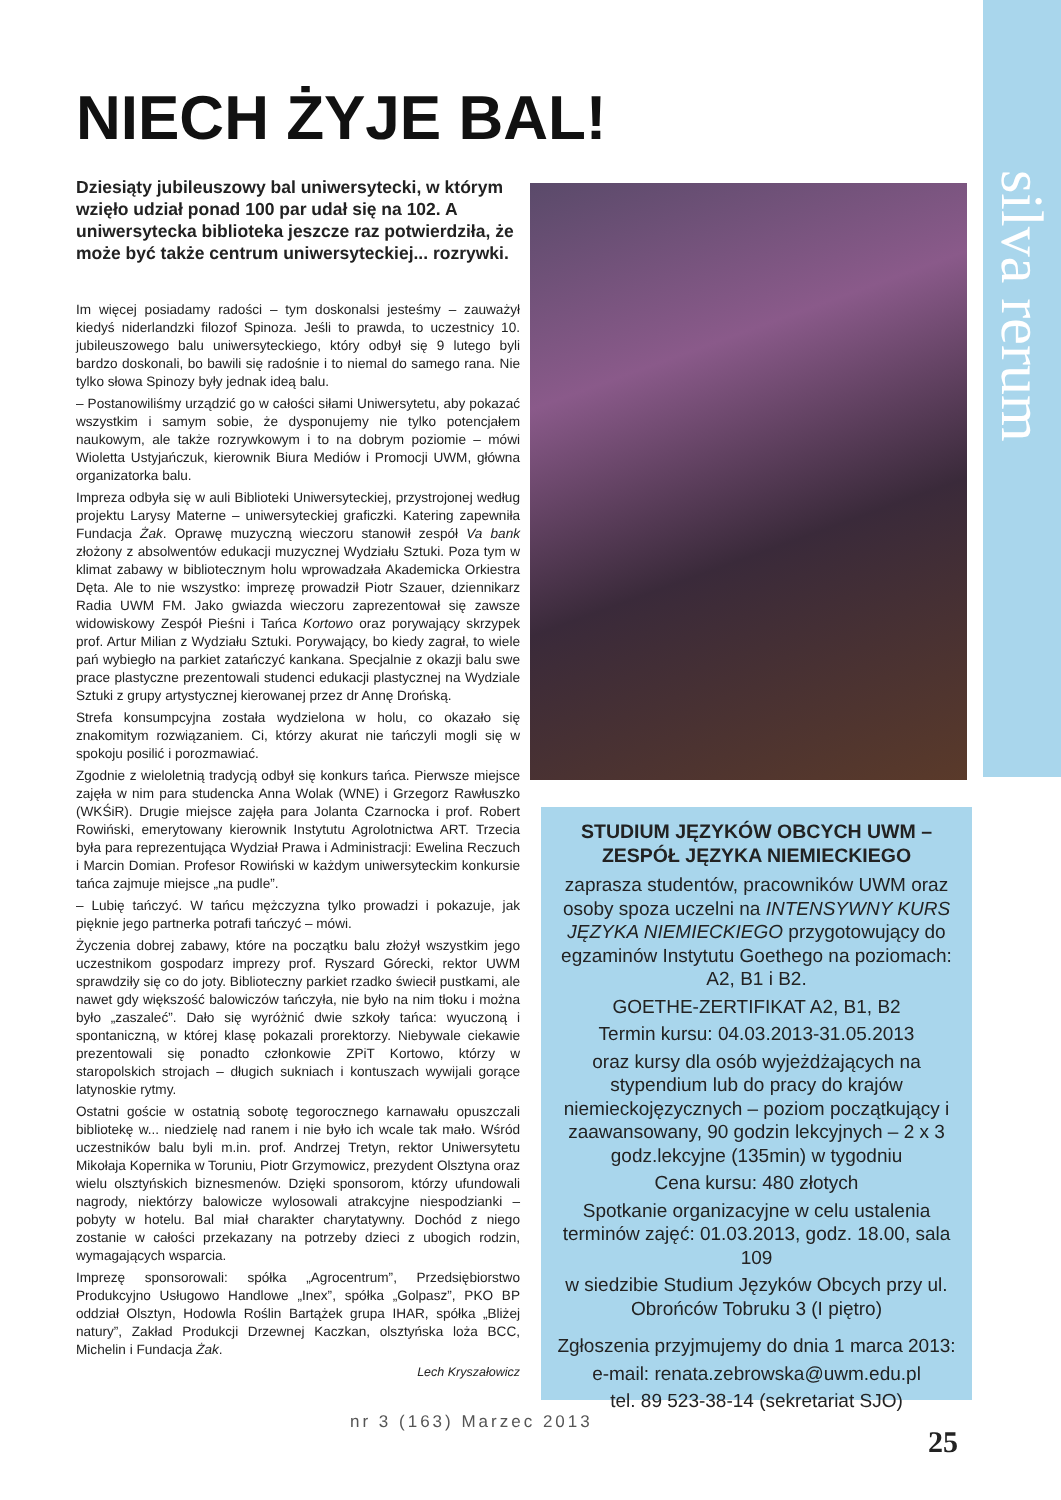silva rerum
NIECH ŻYJE BAL!
Dziesiąty jubileuszowy bal uniwersytecki, w którym wzięło udział ponad 100 par udał się na 102. A uniwersytecka biblioteka jeszcze raz potwierdziła, że może być także centrum uniwersyteckiej... rozrywki.
Im więcej posiadamy radości – tym doskonalsi jesteśmy – zauważył kiedyś niderlandzki filozof Spinoza. Jeśli to prawda, to uczestnicy 10. jubileuszowego balu uniwersyteckiego, który odbył się 9 lutego byli bardzo doskonali, bo bawili się radośnie i to niemal do samego rana. Nie tylko słowa Spinozy były jednak ideą balu.
– Postanowiliśmy urządzić go w całości siłami Uniwersytetu, aby pokazać wszystkim i samym sobie, że dysponujemy nie tylko potencjałem naukowym, ale także rozrywkowym i to na dobrym poziomie – mówi Wioletta Ustyjańczuk, kierownik Biura Mediów i Promocji UWM, główna organizatorka balu.
Impreza odbyła się w auli Biblioteki Uniwersyteckiej, przystrojonej według projektu Larysy Materne – uniwersyteckiej graficzki. Katering zapewniła Fundacja Żak. Oprawę muzyczną wieczoru stanowił zespół Va bank złożony z absolwentów edukacji muzycznej Wydziału Sztuki. Poza tym w klimat zabawy w bibliotecznym holu wprowadzała Akademicka Orkiestra Dęta. Ale to nie wszystko: imprezę prowadził Piotr Szauer, dziennikarz Radia UWM FM. Jako gwiazda wieczoru zaprezentował się zawsze widowiskowy Zespół Pieśni i Tańca Kortowo oraz porywający skrzypek prof. Artur Milian z Wydziału Sztuki. Porywający, bo kiedy zagrał, to wiele pań wybiegło na parkiet zatańczyć kankana. Specjalnie z okazji balu swe prace plastyczne prezentowali studenci edukacji plastycznej na Wydziale Sztuki z grupy artystycznej kierowanej przez dr Annę Drońską.
Strefa konsumpcyjna została wydzielona w holu, co okazało się znakomitym rozwiązaniem. Ci, którzy akurat nie tańczyli mogli się w spokoju posilić i porozmawiać.
Zgodnie z wieloletnią tradycją odbył się konkurs tańca. Pierwsze miejsce zajęła w nim para studencka Anna Wolak (WNE) i Grzegorz Rawłuszko (WKŚiR). Drugie miejsce zajęła para Jolanta Czarnocka i prof. Robert Rowiński, emerytowany kierownik Instytutu Agrolotnictwa ART. Trzecia była para reprezentująca Wydział Prawa i Administracji: Ewelina Reczuch i Marcin Domian. Profesor Rowiński w każdym uniwersyteckim konkursie tańca zajmuje miejsce „na pudle”.
– Lubię tańczyć. W tańcu mężczyzna tylko prowadzi i pokazuje, jak pięknie jego partnerka potrafi tańczyć – mówi.
Życzenia dobrej zabawy, które na początku balu złożył wszystkim jego uczestnikom gospodarz imprezy prof. Ryszard Górecki, rektor UWM sprawdziły się co do joty. Biblioteczny parkiet rzadko świecił pustkami, ale nawet gdy większość balowiczów tańczyła, nie było na nim tłoku i można było „zaszaleć”. Dało się wyróżnić dwie szkoły tańca: wyuczoną i spontaniczną, w której klasę pokazali prorektorzy. Niebywale ciekawie prezentowali się ponadto członkowie ZPiT Kortowo, którzy w staropolskich strojach – długich sukniach i kontuszach wywijali gorące latynoskie rytmy.
Ostatni goście w ostatnią sobotę tegorocznego karnawału opuszczali bibliotekę w... niedzielę nad ranem i nie było ich wcale tak mało. Wśród uczestników balu byli m.in. prof. Andrzej Tretyn, rektor Uniwersytetu Mikołaja Kopernika w Toruniu, Piotr Grzymowicz, prezydent Olsztyna oraz wielu olsztyńskich biznesmenów. Dzięki sponsorom, którzy ufundowali nagrody, niektórzy balowicze wylosowali atrakcyjne niespodzianki – pobyty w hotelu. Bal miał charakter charytatywny. Dochód z niego zostanie w całości przekazany na potrzeby dzieci z ubogich rodzin, wymagających wsparcia.
Imprezę sponsorowali: spółka „Agrocentrum”, Przedsiębiorstwo Produkcyjno Usługowo Handlowe „Inex”, spółka „Golpasz”, PKO BP oddział Olsztyn, Hodowla Roślin Bartążek grupa IHAR, spółka „Bliżej natury”, Zakład Produkcji Drzewnej Kaczkan, olsztyńska loża BCC, Michelin i Fundacja Żak.
Lech Kryszałowicz
STUDIUM JĘZYKÓW OBCYCH UWM – ZESPÓŁ JĘZYKA NIEMIECKIEGO
zaprasza studentów, pracowników UWM oraz osoby spoza uczelni na INTENSYWNY KURS JĘZYKA NIEMIECKIEGO przygotowujący do egzaminów Instytutu Goethego na poziomach: A2, B1 i B2.
GOETHE-ZERTIFIKAT A2, B1, B2
Termin kursu: 04.03.2013-31.05.2013
oraz kursy dla osób wyjeżdżających na stypendium lub do pracy do krajów niemieckojęzycznych – poziom początkujący i zaawansowany, 90 godzin lekcyjnych – 2 x 3 godz.lekcyjne (135min) w tygodniu
Cena kursu: 480 złotych
Spotkanie organizacyjne w celu ustalenia terminów zajęć: 01.03.2013, godz. 18.00, sala 109
w siedzibie Studium Języków Obcych przy ul. Obrońców Tobruku 3 (I piętro)
Zgłoszenia przyjmujemy do dnia 1 marca 2013:
e-mail: renata.zebrowska@uwm.edu.pl
tel. 89 523-38-14 (sekretariat SJO)
nr 3 (163) Marzec 2013
25